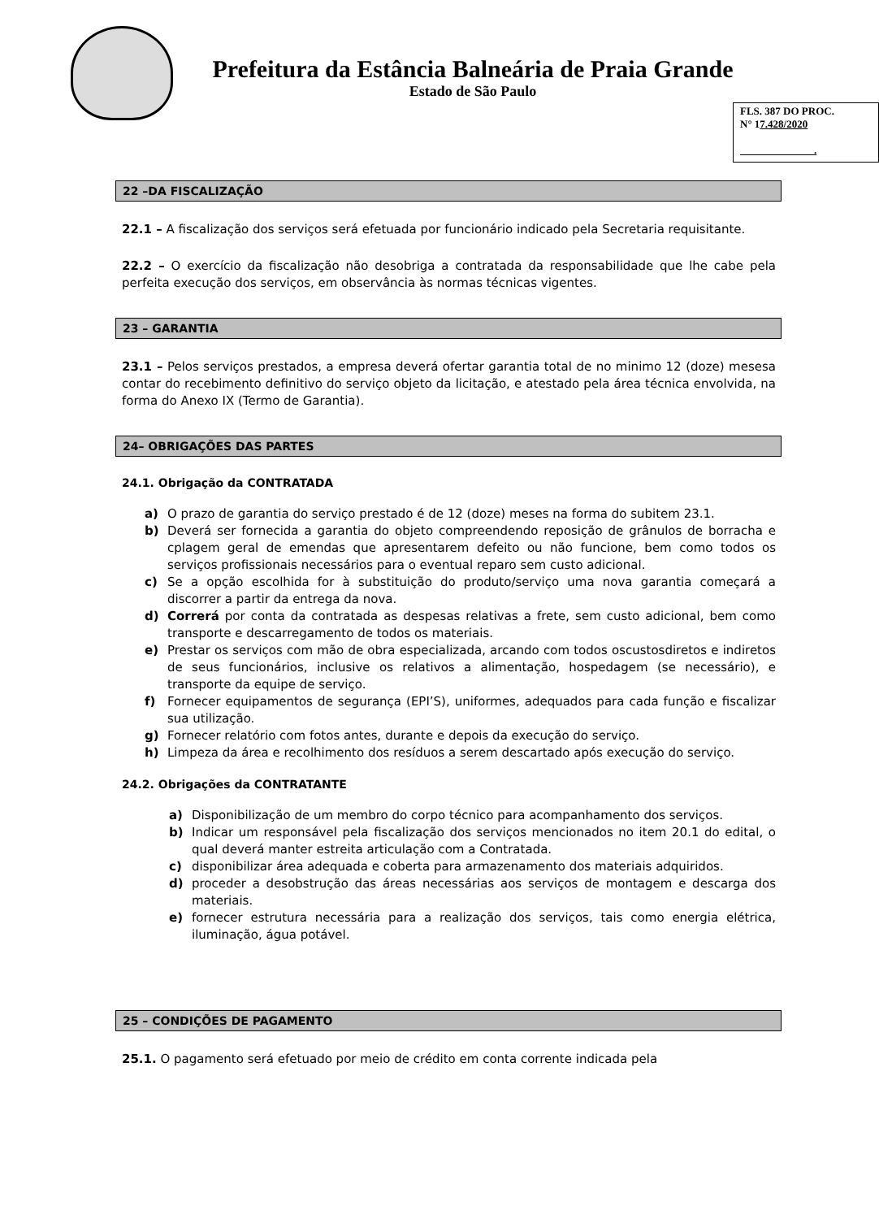Prefeitura da Estância Balneária de Praia Grande
Estado de São Paulo
FLS. 387 DO PROC.
N° 17.428/2020
.
22 –DA FISCALIZAÇÃO
22.1 – A fiscalização dos serviços será efetuada por funcionário indicado pela Secretaria requisitante.
22.2 – O exercício da fiscalização não desobriga a contratada da responsabilidade que lhe cabe pela perfeita execução dos serviços, em observância às normas técnicas vigentes.
23 – GARANTIA
23.1 – Pelos serviços prestados, a empresa deverá ofertar garantia total de no minimo 12 (doze) mesesa contar do recebimento definitivo do serviço objeto da licitação, e atestado pela área técnica envolvida, na forma do Anexo IX (Termo de Garantia).
24– OBRIGAÇÕES DAS PARTES
24.1. Obrigação da CONTRATADA
a) O prazo de garantia do serviço prestado é de 12 (doze) meses na forma do subitem 23.1.
b) Deverá ser fornecida a garantia do objeto compreendendo reposição de grânulos de borracha e cplagem geral de emendas que apresentarem defeito ou não funcione, bem como todos os serviços profissionais necessários para o eventual reparo sem custo adicional.
c) Se a opção escolhida for à substituição do produto/serviço uma nova garantia começará a discorrer a partir da entrega da nova.
d) Correrá por conta da contratada as despesas relativas a frete, sem custo adicional, bem como transporte e descarregamento de todos os materiais.
e) Prestar os serviços com mão de obra especializada, arcando com todos oscustosdiretos e indiretos de seus funcionários, inclusive os relativos a alimentação, hospedagem (se necessário), e transporte da equipe de serviço.
f) Fornecer equipamentos de segurança (EPI’S), uniformes, adequados para cada função e fiscalizar sua utilização.
g) Fornecer relatório com fotos antes, durante e depois da execução do serviço.
h) Limpeza da área e recolhimento dos resíduos a serem descartado após execução do serviço.
24.2. Obrigações da CONTRATANTE
a) Disponibilização de um membro do corpo técnico para acompanhamento dos serviços.
b) Indicar um responsável pela fiscalização dos serviços mencionados no item 20.1 do edital, o qual deverá manter estreita articulação com a Contratada.
c) disponibilizar área adequada e coberta para armazenamento dos materiais adquiridos.
d) proceder a desobstrução das áreas necessárias aos serviços de montagem e descarga dos materiais.
e) fornecer estrutura necessária para a realização dos serviços, tais como energia elétrica, iluminação, água potável.
25 – CONDIÇÕES DE PAGAMENTO
25.1. O pagamento será efetuado por meio de crédito em conta corrente indicada pela